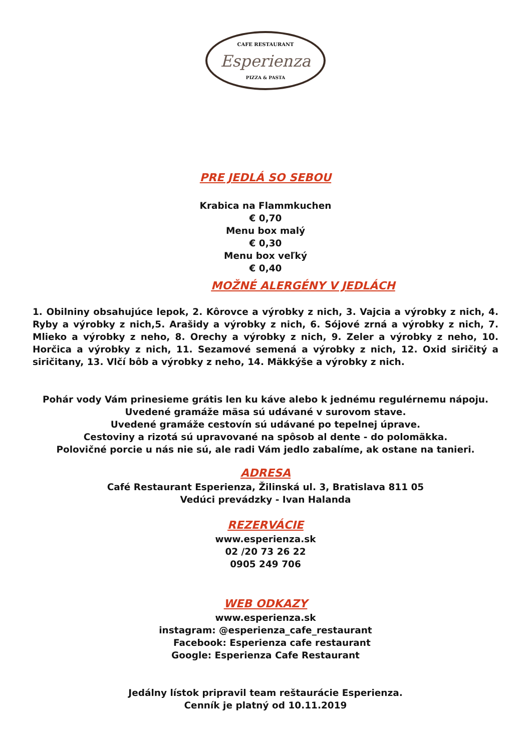CAFE RESTAURANT
Esperienza
PIZZA & PASTA
PRE JEDLÁ SO SEBOU
Krabica na Flammkuchen
€ 0,70
Menu box malý
€ 0,30
Menu box veľký
€ 0,40
MOŽNÉ ALERGÉNY V JEDLÁCH
1. Obilniny obsahujúce lepok, 2. Kôrovce a výrobky z nich, 3. Vajcia a výrobky z nich, 4. Ryby a výrobky z nich,5. Arašidy a výrobky z nich, 6. Sójové zrná a výrobky z nich, 7. Mlieko a výrobky z neho, 8. Orechy a výrobky z nich, 9. Zeler a výrobky z neho, 10. Horčica a výrobky z nich, 11. Sezamové semená a výrobky z nich, 12. Oxid siričitý a siričitany, 13. Vlčí bôb a výrobky z neho, 14. Mäkkýše a výrobky z nich.
Pohár vody Vám prinesieme grátis len ku káve alebo k jednému regulérnemu nápoju.
Uvedené gramáže mäsa sú udávané v surovom stave.
Uvedené gramáže cestovín sú udávané po tepelnej úprave.
Cestoviny a rizotá sú upravované na spôsob al dente - do polomäkka.
Polovičné porcie u nás nie sú, ale radi Vám jedlo zabalíme, ak ostane na tanieri.
ADRESA
Café Restaurant Esperienza, Žilinská ul. 3, Bratislava 811 05
Vedúci prevádzky - Ivan Halanda
REZERVÁCIE
www.esperienza.sk
02 /20 73 26 22
0905 249 706
WEB ODKAZY
www.esperienza.sk
instagram: @esperienza_cafe_restaurant
Facebook: Esperienza cafe restaurant
Google: Esperienza Cafe Restaurant
Jedálny lístok pripravil team reštaurácie Esperienza.
Cenník je platný od 10.11.2019